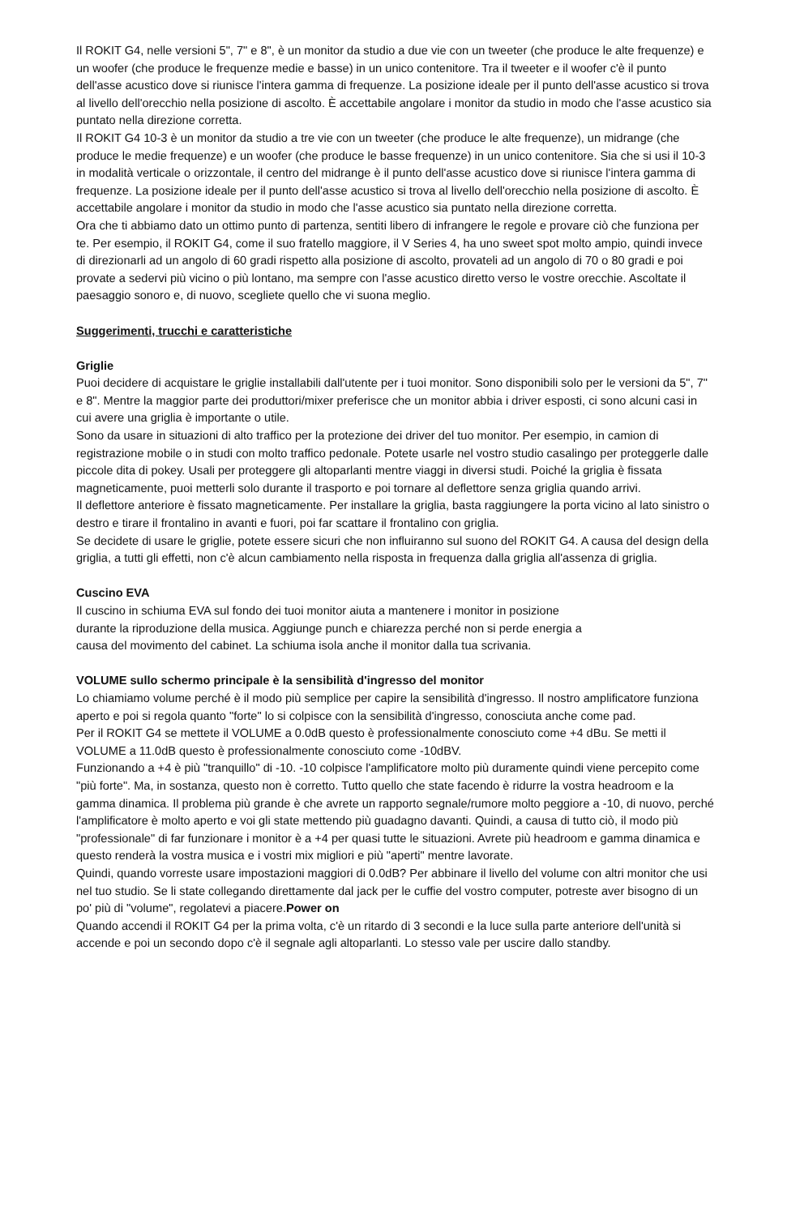Il ROKIT G4, nelle versioni 5", 7" e 8", è un monitor da studio a due vie con un tweeter (che produce le alte frequenze) e un woofer (che produce le frequenze medie e basse) in un unico contenitore. Tra il tweeter e il woofer c'è il punto dell'asse acustico dove si riunisce l'intera gamma di frequenze. La posizione ideale per il punto dell'asse acustico si trova al livello dell'orecchio nella posizione di ascolto. È accettabile angolare i monitor da studio in modo che l'asse acustico sia puntato nella direzione corretta.
Il ROKIT G4 10-3 è un monitor da studio a tre vie con un tweeter (che produce le alte frequenze), un midrange (che produce le medie frequenze) e un woofer (che produce le basse frequenze) in un unico contenitore. Sia che si usi il 10-3 in modalità verticale o orizzontale, il centro del midrange è il punto dell'asse acustico dove si riunisce l'intera gamma di frequenze. La posizione ideale per il punto dell'asse acustico si trova al livello dell'orecchio nella posizione di ascolto. È accettabile angolare i monitor da studio in modo che l'asse acustico sia puntato nella direzione corretta.
Ora che ti abbiamo dato un ottimo punto di partenza, sentiti libero di infrangere le regole e provare ciò che funziona per te. Per esempio, il ROKIT G4, come il suo fratello maggiore, il V Series 4, ha uno sweet spot molto ampio, quindi invece di direzionarli ad un angolo di 60 gradi rispetto alla posizione di ascolto, provateli ad un angolo di 70 o 80 gradi e poi provate a sedervi più vicino o più lontano, ma sempre con l'asse acustico diretto verso le vostre orecchie. Ascoltate il paesaggio sonoro e, di nuovo, scegliete quello che vi suona meglio.
Suggerimenti, trucchi e caratteristiche
Griglie
Puoi decidere di acquistare le griglie installabili dall'utente per i tuoi monitor. Sono disponibili solo per le versioni da 5", 7" e 8". Mentre la maggior parte dei produttori/mixer preferisce che un monitor abbia i driver esposti, ci sono alcuni casi in cui avere una griglia è importante o utile.
Sono da usare in situazioni di alto traffico per la protezione dei driver del tuo monitor. Per esempio, in camion di registrazione mobile o in studi con molto traffico pedonale. Potete usarle nel vostro studio casalingo per proteggerle dalle piccole dita di pokey. Usali per proteggere gli altoparlanti mentre viaggi in diversi studi. Poiché la griglia è fissata magneticamente, puoi metterli solo durante il trasporto e poi tornare al deflettore senza griglia quando arrivi.
Il deflettore anteriore è fissato magneticamente. Per installare la griglia, basta raggiungere la porta vicino al lato sinistro o destro e tirare il frontalino in avanti e fuori, poi far scattare il frontalino con griglia.
Se decidete di usare le griglie, potete essere sicuri che non influiranno sul suono del ROKIT G4. A causa del design della griglia, a tutti gli effetti, non c'è alcun cambiamento nella risposta in frequenza dalla griglia all'assenza di griglia.
Cuscino EVA
Il cuscino in schiuma EVA sul fondo dei tuoi monitor aiuta a mantenere i monitor in posizione durante la riproduzione della musica. Aggiunge punch e chiarezza perché non si perde energia a causa del movimento del cabinet. La schiuma isola anche il monitor dalla tua scrivania.
VOLUME sullo schermo principale è la sensibilità d'ingresso del monitor
Lo chiamiamo volume perché è il modo più semplice per capire la sensibilità d'ingresso. Il nostro amplificatore funziona aperto e poi si regola quanto "forte" lo si colpisce con la sensibilità d'ingresso, conosciuta anche come pad.
Per il ROKIT G4 se mettete il VOLUME a 0.0dB questo è professionalmente conosciuto come +4 dBu. Se metti il VOLUME a 11.0dB questo è professionalmente conosciuto come -10dBV.
Funzionando a +4 è più "tranquillo" di -10. -10 colpisce l'amplificatore molto più duramente quindi viene percepito come "più forte". Ma, in sostanza, questo non è corretto. Tutto quello che state facendo è ridurre la vostra headroom e la gamma dinamica. Il problema più grande è che avrete un rapporto segnale/rumore molto peggiore a -10, di nuovo, perché l'amplificatore è molto aperto e voi gli state mettendo più guadagno davanti. Quindi, a causa di tutto ciò, il modo più "professionale" di far funzionare i monitor è a +4 per quasi tutte le situazioni. Avrete più headroom e gamma dinamica e questo renderà la vostra musica e i vostri mix migliori e più "aperti" mentre lavorate.
Quindi, quando vorreste usare impostazioni maggiori di 0.0dB? Per abbinare il livello del volume con altri monitor che usi nel tuo studio. Se li state collegando direttamente dal jack per le cuffie del vostro computer, potreste aver bisogno di un po' più di "volume", regolatevi a piacere.Power on
Quando accendi il ROKIT G4 per la prima volta, c'è un ritardo di 3 secondi e la luce sulla parte anteriore dell'unità si accende e poi un secondo dopo c'è il segnale agli altoparlanti. Lo stesso vale per uscire dallo standby.